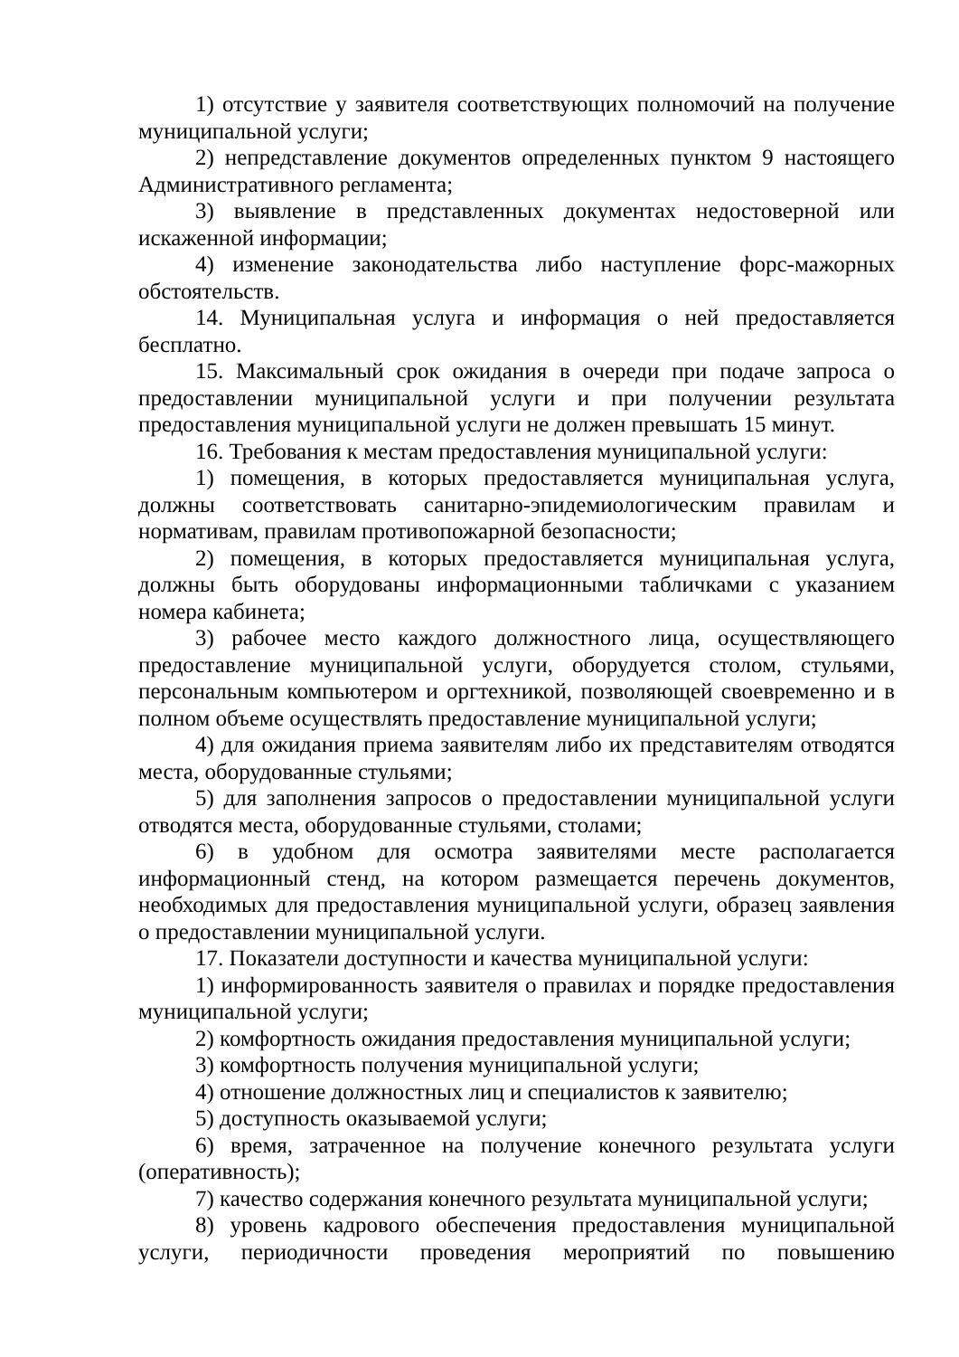1) отсутствие у заявителя соответствующих полномочий на получение муниципальной услуги;
2) непредставление документов определенных пунктом 9 настоящего Административного регламента;
3) выявление в представленных документах недостоверной или искаженной информации;
4) изменение законодательства либо наступление форс-мажорных обстоятельств.
14. Муниципальная услуга и информация о ней предоставляется бесплатно.
15. Максимальный срок ожидания в очереди при подаче запроса о предоставлении муниципальной услуги и при получении результата предоставления муниципальной услуги не должен превышать 15 минут.
16. Требования к местам предоставления муниципальной услуги:
1) помещения, в которых предоставляется муниципальная услуга, должны соответствовать санитарно-эпидемиологическим правилам и нормативам, правилам противопожарной безопасности;
2) помещения, в которых предоставляется муниципальная услуга, должны быть оборудованы информационными табличками с указанием номера кабинета;
3) рабочее место каждого должностного лица, осуществляющего предоставление муниципальной услуги, оборудуется столом, стульями, персональным компьютером и оргтехникой, позволяющей своевременно и в полном объеме осуществлять предоставление муниципальной услуги;
4) для ожидания приема заявителям либо их представителям отводятся места, оборудованные стульями;
5) для заполнения запросов о предоставлении муниципальной услуги отводятся места, оборудованные стульями, столами;
6) в удобном для осмотра заявителями месте располагается информационный стенд, на котором размещается перечень документов, необходимых для предоставления муниципальной услуги, образец заявления о предоставлении муниципальной услуги.
17. Показатели доступности и качества муниципальной услуги:
1) информированность заявителя о правилах и порядке предоставления муниципальной услуги;
2) комфортность ожидания предоставления муниципальной услуги;
3) комфортность получения муниципальной услуги;
4) отношение должностных лиц и специалистов к заявителю;
5) доступность оказываемой услуги;
6) время, затраченное на получение конечного результата услуги (оперативность);
7) качество содержания конечного результата муниципальной услуги;
8) уровень кадрового обеспечения предоставления муниципальной услуги, периодичности проведения мероприятий по повышению